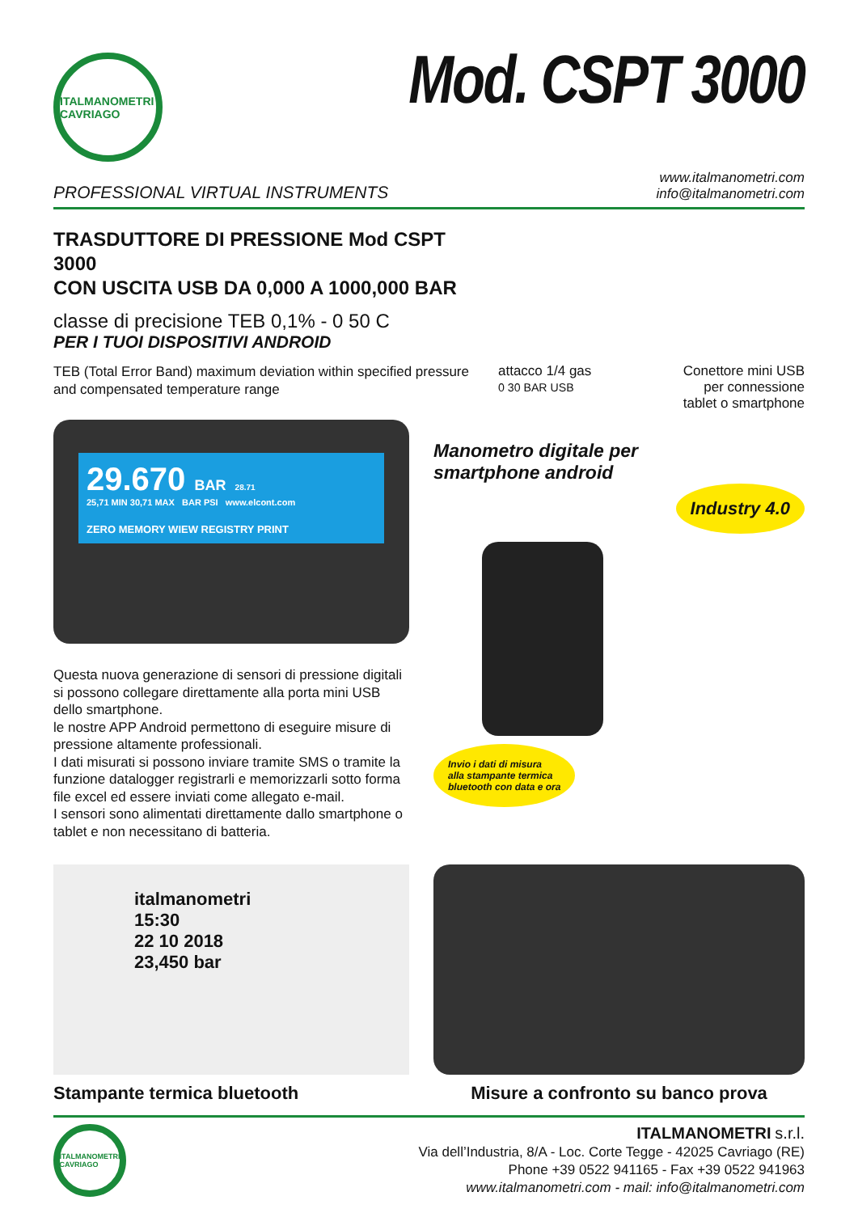ITALMANOMETRI CAVRIAGO
Mod. CSPT 3000
PROFESSIONAL VIRTUAL INSTRUMENTS
www.italmanometri.com
info@italmanometri.com
TRASDUTTORE DI PRESSIONE Mod CSPT 3000
CON USCITA USB DA 0,000 A 1000,000 BAR
classe di precisione TEB 0,1% - 0 50 C
PER I TUOI DISPOSITIVI ANDROID
TEB (Total Error Band) maximum deviation within specified pressure and compensated temperature range
attacco 1/4 gas
0 30 BAR USB Conettore mini USB
per connessione
tablet o smartphone
29.670 BAR 28.71
25,71 MIN 30,71 MAX BAR PSI www.elcont.com
ZERO MEMORY WIEW REGISTRY PRINT
Questa nuova generazione di sensori di pressione digitali si possono collegare direttamente alla porta mini USB dello smartphone.
le nostre APP Android permettono di eseguire misure di pressione altamente professionali.
I dati misurati si possono inviare tramite SMS o tramite la funzione datalogger registrarli e memorizzarli sotto forma file excel ed essere inviati come allegato e-mail.
I sensori sono alimentati direttamente dallo smartphone o tablet e non necessitano di batteria.
Manometro digitale per
smartphone android
Industry 4.0
Invio i dati di misura
alla stampante termica
bluetooth con data e ora
italmanometri
15:30
22 10 2018
23,450 bar
Stampante termica bluetooth
Misure a confronto su banco prova
ITALMANOMETRI CAVRIAGO
ITALMANOMETRI s.r.l.
Via dell’Industria, 8/A - Loc. Corte Tegge - 42025 Cavriago (RE)
Phone +39 0522 941165 - Fax +39 0522 941963
www.italmanometri.com - mail: info@italmanometri.com